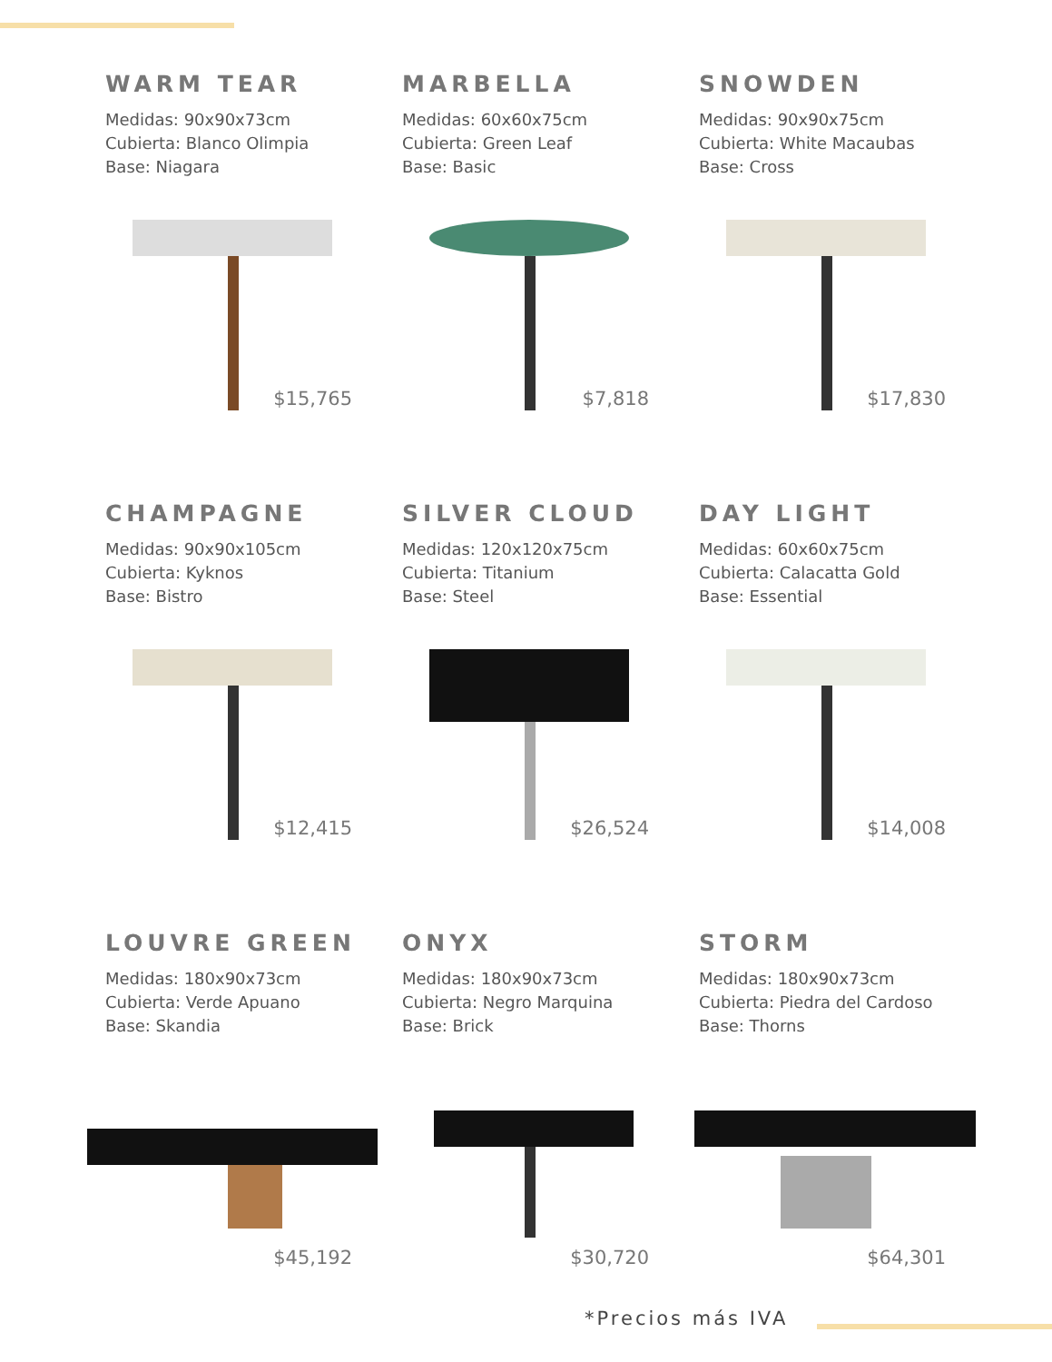WARM TEAR
Medidas: 90x90x73cm
Cubierta: Blanco Olimpia
Base: Niagara
$15,765
MARBELLA
Medidas: 60x60x75cm
Cubierta: Green Leaf
Base: Basic
$7,818
SNOWDEN
Medidas: 90x90x75cm
Cubierta: White Macaubas
Base: Cross
$17,830
CHAMPAGNE
Medidas: 90x90x105cm
Cubierta: Kyknos
Base: Bistro
$12,415
SILVER CLOUD
Medidas: 120x120x75cm
Cubierta: Titanium
Base: Steel
$26,524
DAY LIGHT
Medidas: 60x60x75cm
Cubierta: Calacatta Gold
Base: Essential
$14,008
LOUVRE GREEN
Medidas: 180x90x73cm
Cubierta: Verde Apuano
Base: Skandia
$45,192
ONYX
Medidas: 180x90x73cm
Cubierta: Negro Marquina
Base: Brick
$30,720
STORM
Medidas: 180x90x73cm
Cubierta: Piedra del Cardoso
Base: Thorns
$64,301
*Precios más IVA